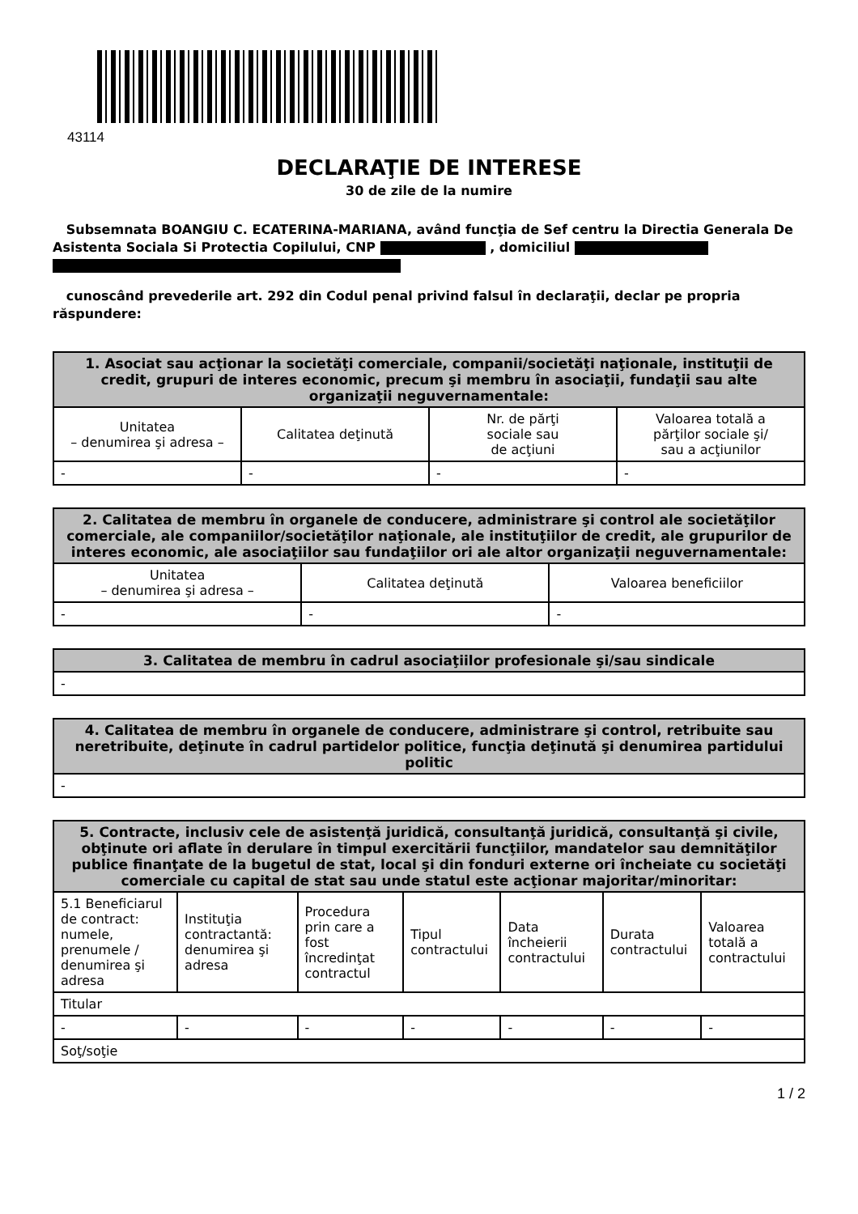43114
DECLARAŢIE DE INTERESE
30 de zile de la numire
Subsemnata BOANGIU C. ECATERINA-MARIANA, având funcţia de Sef centru la Directia Generala De Asistenta Sociala Si Protectia Copilului, CNP , domiciliul
cunoscând prevederile art. 292 din Codul penal privind falsul în declaraţii, declar pe propria răspundere:
| 1. Asociat sau acţionar la societăţi comerciale, companii/societăţi naţionale, instituţii de credit, grupuri de interes economic, precum şi membru în asociaţii, fundaţii sau alte organizaţii neguvernamentale: | | | |
| --- | --- | --- | --- |
| Unitatea – denumirea şi adresa – | Calitatea deţinută | Nr. de părţi sociale sau de acţiuni | Valoarea totală a părţilor sociale şi/ sau a acţiunilor |
| - | - | - | - |
| 2. Calitatea de membru în organele de conducere, administrare şi control ale societăţilor comerciale, ale companiilor/societăţilor naţionale, ale instituţiilor de credit, ale grupurilor de interes economic, ale asociaţiilor sau fundaţiilor ori ale altor organizaţii neguvernamentale: | | |
| --- | --- | --- |
| Unitatea – denumirea şi adresa – | Calitatea deţinută | Valoarea beneficiilor |
| - | - | - |
| 3. Calitatea de membru în cadrul asociaţiilor profesionale şi/sau sindicale |
| --- |
| - |
| 4. Calitatea de membru în organele de conducere, administrare şi control, retribuite sau neretribuite, deţinute în cadrul partidelor politice, funcţia deţinută şi denumirea partidului politic |
| --- |
| - |
| 5. Contracte, inclusiv cele de asistenţă juridică, consultanţă juridică, consultanţă şi civile, obţinute ori aflate în derulare în timpul exercitării funcţiilor, mandatelor sau demnităţilor publice finanţate de la bugetul de stat, local şi din fonduri externe ori încheiate cu societăţi comerciale cu capital de stat sau unde statul este acţionar majoritar/minoritar: | | | | | | |
| --- | --- | --- | --- | --- | --- | --- |
| 5.1 Beneficiarul de contract: numele, prenumele / denumirea şi adresa | Instituţia contractantă: denumirea şi adresa | Procedura prin care a fost încredinţat contractul | Tipul contractului | Data încheierii contractului | Durata contractului | Valoarea totală a contractului |
| Titular | | | | | | |
| - | - | - | - | - | - | - |
| Soţ/soţie | | | | | | |
1 / 2